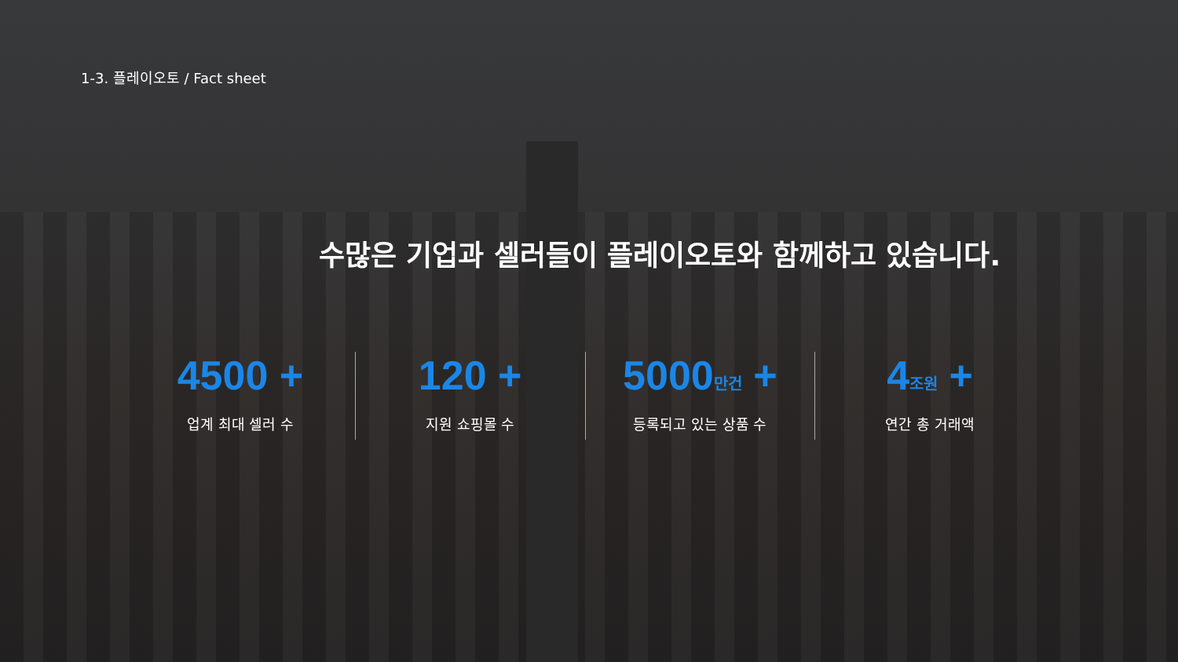1-3. 플레이오토 / Fact sheet
수많은 기업과 셀러들이 플레이오토와 함께하고 있습니다.
4500 +
업계 최대 셀러 수
120 +
지원 쇼핑몰 수
5000만건 +
등록되고 있는 상품 수
4조원 +
연간 총 거래액